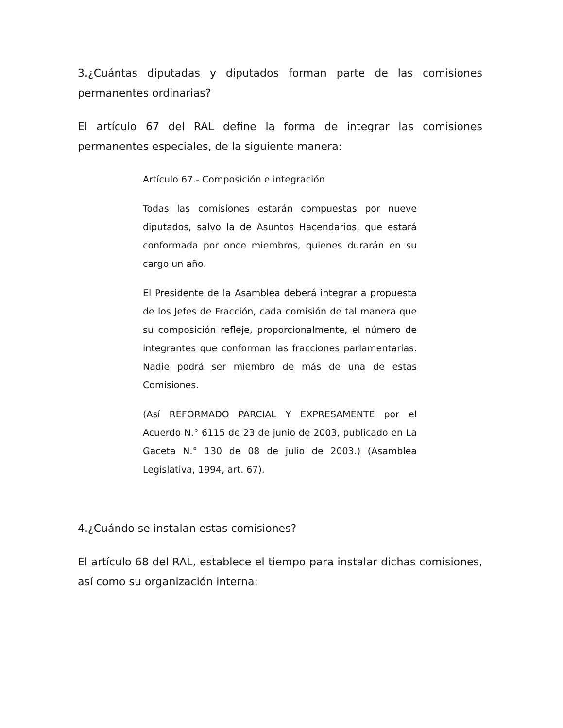3.¿Cuántas diputadas y diputados forman parte de las comisiones permanentes ordinarias?
El artículo 67 del RAL define la forma de integrar las comisiones permanentes especiales, de la siguiente manera:
Artículo 67.- Composición e integración
Todas las comisiones estarán compuestas por nueve diputados, salvo la de Asuntos Hacendarios, que estará conformada por once miembros, quienes durarán en su cargo un año.
El Presidente de la Asamblea deberá integrar a propuesta de los Jefes de Fracción, cada comisión de tal manera que su composición refleje, proporcionalmente, el número de integrantes que conforman las fracciones parlamentarias. Nadie podrá ser miembro de más de una de estas Comisiones.
(Así REFORMADO PARCIAL Y EXPRESAMENTE por el Acuerdo N.° 6115 de 23 de junio de 2003, publicado en La Gaceta N.° 130 de 08 de julio de 2003.) (Asamblea Legislativa, 1994, art. 67).
4.¿Cuándo se instalan estas comisiones?
El artículo 68 del RAL, establece el tiempo para instalar dichas comisiones, así como su organización interna: